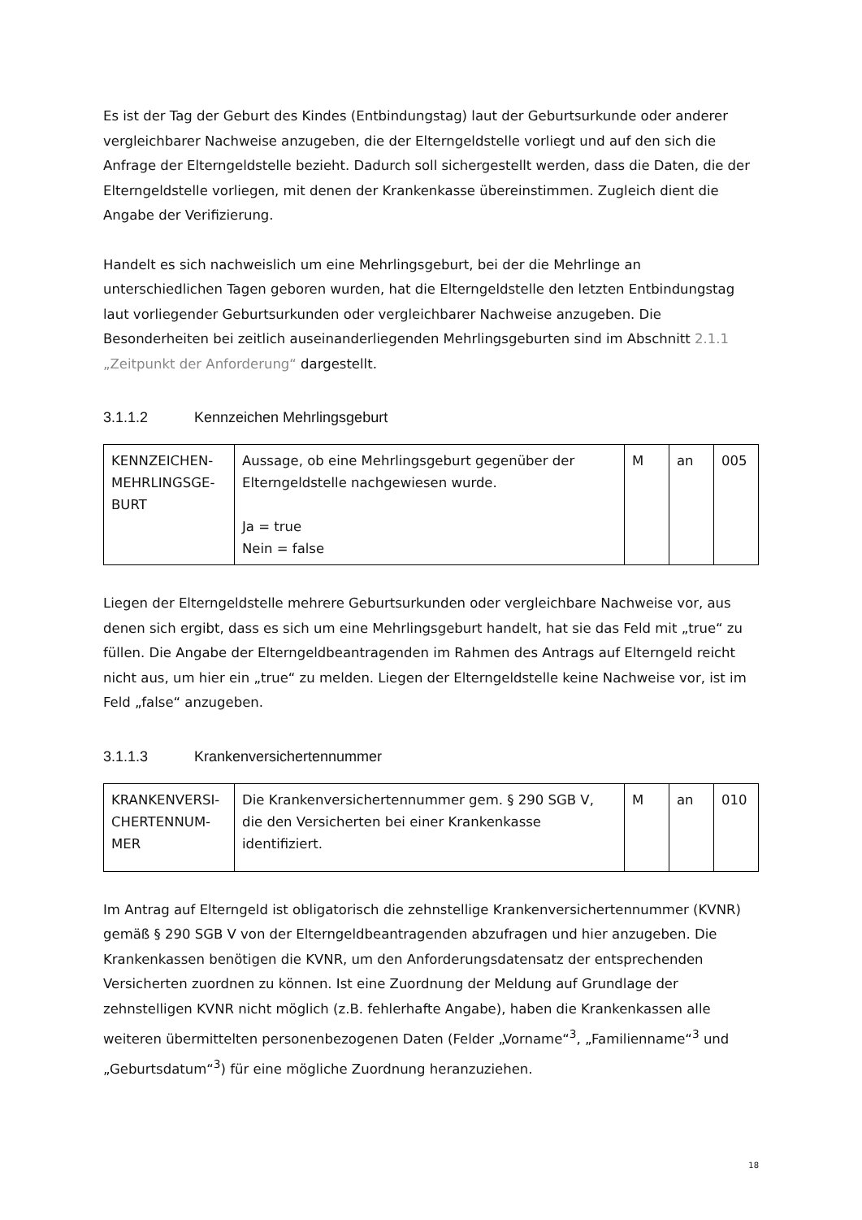Es ist der Tag der Geburt des Kindes (Entbindungstag) laut der Geburtsurkunde oder anderer vergleichbarer Nachweise anzugeben, die der Elterngeldstelle vorliegt und auf den sich die Anfrage der Elterngeldstelle bezieht. Dadurch soll sichergestellt werden, dass die Daten, die der Elterngeldstelle vorliegen, mit denen der Krankenkasse übereinstimmen. Zugleich dient die Angabe der Verifizierung.
Handelt es sich nachweislich um eine Mehrlingsgeburt, bei der die Mehrlinge an unterschiedlichen Tagen geboren wurden, hat die Elterngeldstelle den letzten Entbindungstag laut vorliegender Geburtsurkunden oder vergleichbarer Nachweise anzugeben. Die Besonderheiten bei zeitlich auseinanderliegenden Mehrlingsgeburten sind im Abschnitt 2.1.1 „Zeitpunkt der Anforderung“ dargestellt.
3.1.1.2 Kennzeichen Mehrlingsgeburt
| KENNZEICHEN-MEHRLINGSGE-BURT | Aussage, ob eine Mehrlingsgeburt gegenüber der Elterngeldstelle nachgewiesen wurde. Ja = true Nein = false | M | an | 005 |
Liegen der Elterngeldstelle mehrere Geburtsurkunden oder vergleichbare Nachweise vor, aus denen sich ergibt, dass es sich um eine Mehrlingsgeburt handelt, hat sie das Feld mit „true“ zu füllen. Die Angabe der Elterngeldbeantragenden im Rahmen des Antrags auf Elterngeld reicht nicht aus, um hier ein „true“ zu melden. Liegen der Elterngeldstelle keine Nachweise vor, ist im Feld „false“ anzugeben.
3.1.1.3 Krankenversichertennummer
| KRANKENVERSI-CHERTENNUM-MER | Die Krankenversichertennummer gem. § 290 SGB V, die den Versicherten bei einer Krankenkasse identifiziert. | M | an | 010 |
Im Antrag auf Elterngeld ist obligatorisch die zehnstellige Krankenversichertennummer (KVNR) gemäß § 290 SGB V von der Elterngeldbeantragenden abzufragen und hier anzugeben. Die Krankenkassen benötigen die KVNR, um den Anforderungsdatensatz der entsprechenden Versicherten zuordnen zu können. Ist eine Zuordnung der Meldung auf Grundlage der zehnstelligen KVNR nicht möglich (z.B. fehlerhafte Angabe), haben die Krankenkassen alle weiteren übermittelten personenbezogenen Daten (Felder „Vorname“<sup>3</sup>, „Familienname“<sup>3</sup> und „Geburtsdatum“<sup>3</sup>) für eine mögliche Zuordnung heranzuziehen.
18